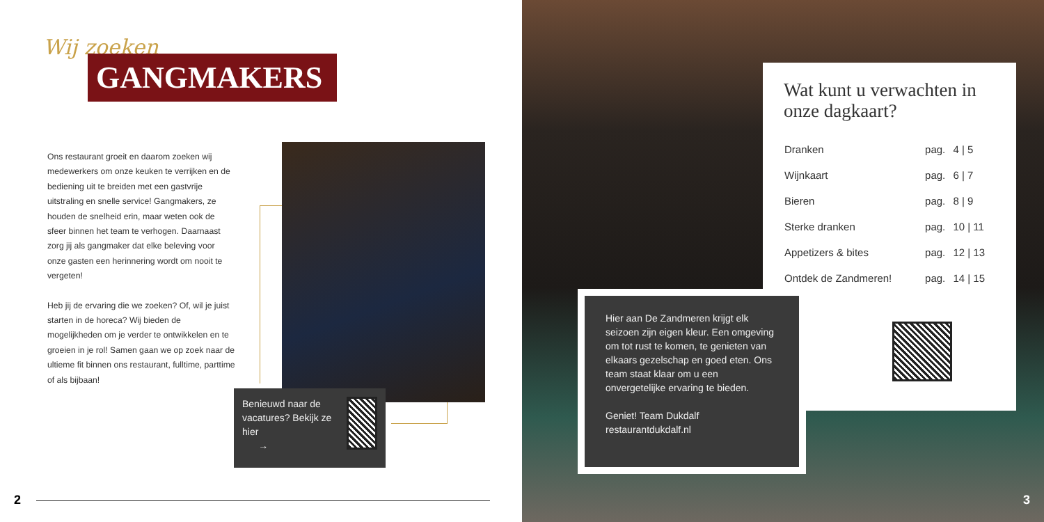Wij zoeken
GANGMAKERS
Ons restaurant groeit en daarom zoeken wij medewerkers om onze keuken te verrijken en de bediening uit te breiden met een gastvrije uitstraling en snelle service! Gangmakers, ze houden de snelheid erin, maar weten ook de sfeer binnen het team te verhogen. Daarnaast zorg jij als gangmaker dat elke beleving voor onze gasten een herinnering wordt om nooit te vergeten!
Heb jij de ervaring die we zoeken? Of, wil je juist starten in de horeca? Wij bieden de mogelijkheden om je verder te ontwikkelen en te groeien in je rol! Samen gaan we op zoek naar de ultieme fit binnen ons restaurant, fulltime, parttime of als bijbaan!
Benieuwd naar de vacatures? Bekijk ze hier
→
2
Wat kunt u verwachten in onze dagkaart?
| Dranken | pag. | 4 / 5 |
| Wijnkaart | pag. | 6 / 7 |
| Bieren | pag. | 8 / 9 |
| Sterke dranken | pag. | 10 / 11 |
| Appetizers & bites | pag. | 12 / 13 |
| Ontdek de Zandmeren! | pag. | 14 / 15 |
Hier aan De Zandmeren krijgt elk seizoen zijn eigen kleur. Een omgeving om tot rust te komen, te genieten van elkaars gezelschap en goed eten. Ons team staat klaar om u een onvergetelijke ervaring te bieden.
Geniet! Team Dukdalf
restaurantdukdalf.nl
3